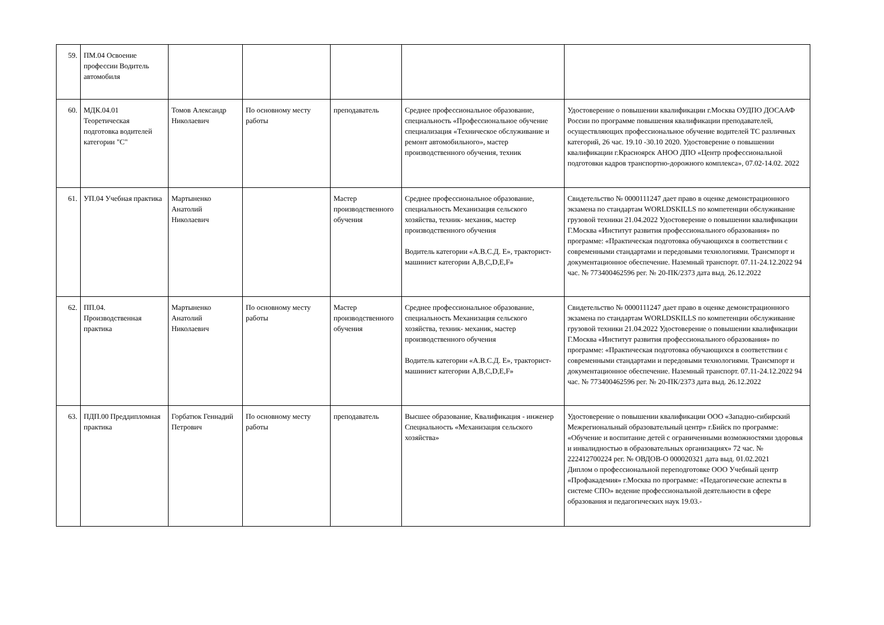| 59. | ПМ.04 Освоение профессии Водитель автомобиля | | | | | |
| 60. | МДК.04.01 Теоретическая подготовка водителей категории "С" | Томов Александр Николаевич | По основному месту работы | преподаватель | Среднее профессиональное образование, специальность «Профессиональное обучение специализация «Техническое обслуживание и ремонт автомобильного», мастер производственного обучения, техник | Удостоверение о повышении квалификации г.Москва ОУДПО ДОСААФ России по программе повышения квалификации преподавателей, осуществляющих профессиональное обучение водителей ТС различных категорий, 26 час. 19.10 -30.10 2020. Удостоверение о повышении квалификации г.Красноярск АНОО ДПО «Центр профессиональной подготовки кадров транспортно-дорожного комплекса», 07.02-14.02. 2022 |
| 61. | УП.04 Учебная практика | Мартыненко Анатолий Николаевич | | Мастер производственного обучения | Среднее профессиональное образование, специальность Механизация сельского хозяйства, техник- механик, мастер производственного обучения Водитель категории «А.В.С.Д. Е», тракторист-машинист категории A,B,C,D,E,F» | Свидетельство № 0000111247 дает право в оценке демонстрационного экзамена по стандартам WORLDSKILLS по компетенции обслуживание грузовой техники 21.04.2022 Удостоверение о повышении квалификации Г.Москва «Институт развития профессионального образования» по программе: «Практическая подготовка обучающихся в соответствии с современными стандартами и передовыми технологиями. Трансмпорт и документационное обеспечение. Наземный транспорт. 07.11-24.12.2022 94 час. № 773400462596 рег. № 20-ПК/2373 дата выд. 26.12.2022 |
| 62. | ПП.04. Производственная практика | Мартыненко Анатолий Николаевич | По основному месту работы | Мастер производственного обучения | Среднее профессиональное образование, специальность Механизация сельского хозяйства, техник- механик, мастер производственного обучения Водитель категории «А.В.С.Д. Е», тракторист-машинист категории A,B,C,D,E,F» | Свидетельство № 0000111247 дает право в оценке демонстрационного экзамена по стандартам WORLDSKILLS по компетенции обслуживание грузовой техники 21.04.2022 Удостоверение о повышении квалификации Г.Москва «Институт развития профессионального образования» по программе: «Практическая подготовка обучающихся в соответствии с современными стандартами и передовыми технологиями. Трансмпорт и документационное обеспечение. Наземный транспорт. 07.11-24.12.2022 94 час. № 773400462596 рег. № 20-ПК/2373 дата выд. 26.12.2022 |
| 63. | ПДП.00 Преддипломная практика | Горбатюк Геннадий Петрович | По основному месту работы | преподаватель | Высшее образование, Квалификация - инженер Специальность «Механизация сельского хозяйства» | Удостоверение о повышении квалификации ООО «Западно-сибирский Межрегиональный образовательный центр» г.Бийск по программе: «Обучение и воспитание детей с ограниченными возможностями здоровья и инвалидностью в образовательных организациях» 72 час. № 222412700224 рег. № ОВДОВ-О 000020321 дата выд. 01.02.2021 Диплом о профессиональной переподготовке ООО Учебный центр «Профакадемия» г.Москва по программе: «Педагогические аспекты в системе СПО» ведение профессиональной деятельности в сфере образования и педагогических наук 19.03.- |